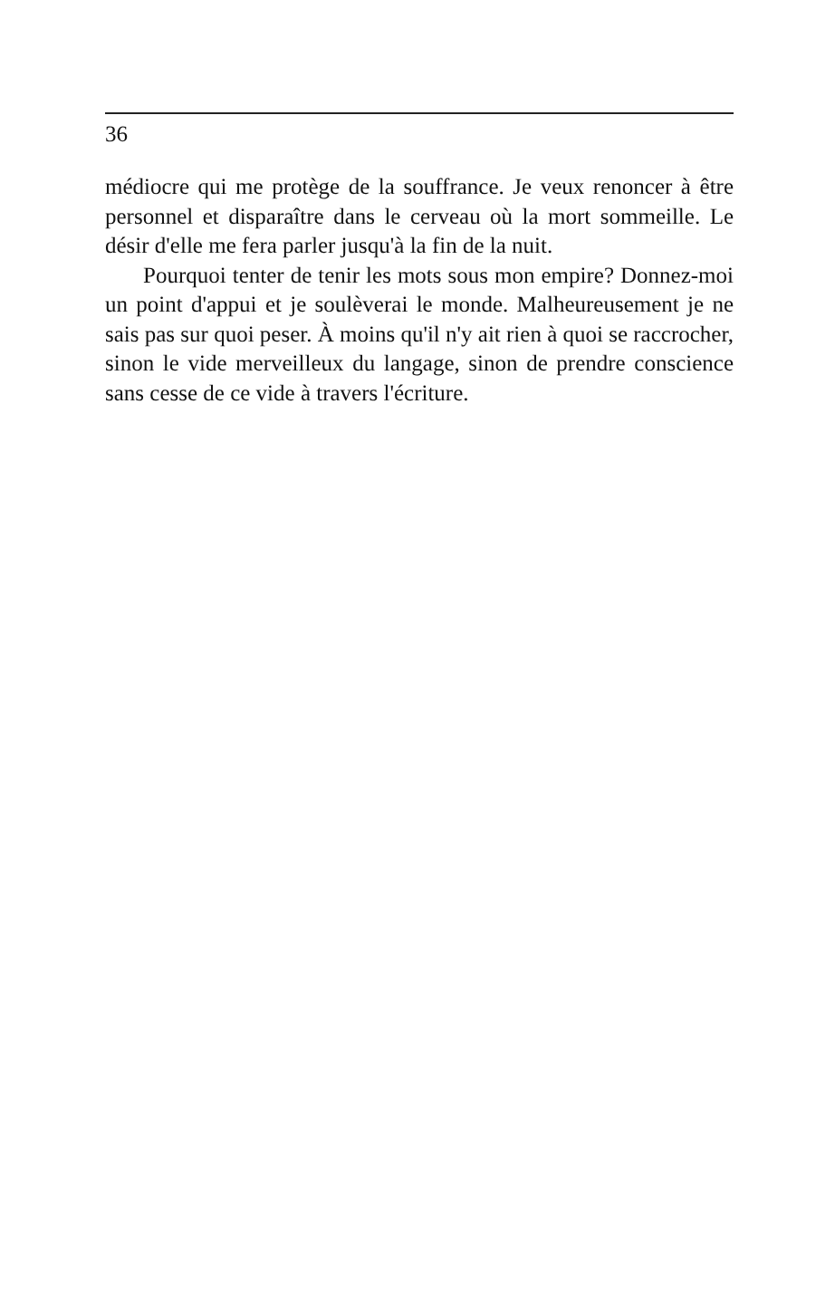36
médiocre qui me protège de la souffrance. Je veux renoncer à être personnel et disparaître dans le cerveau où la mort sommeille. Le désir d'elle me fera parler jusqu'à la fin de la nuit.
Pourquoi tenter de tenir les mots sous mon empire? Donnez-moi un point d'appui et je soulèverai le monde. Malheureusement je ne sais pas sur quoi peser. À moins qu'il n'y ait rien à quoi se raccrocher, sinon le vide merveilleux du langage, sinon de prendre conscience sans cesse de ce vide à travers l'écriture.